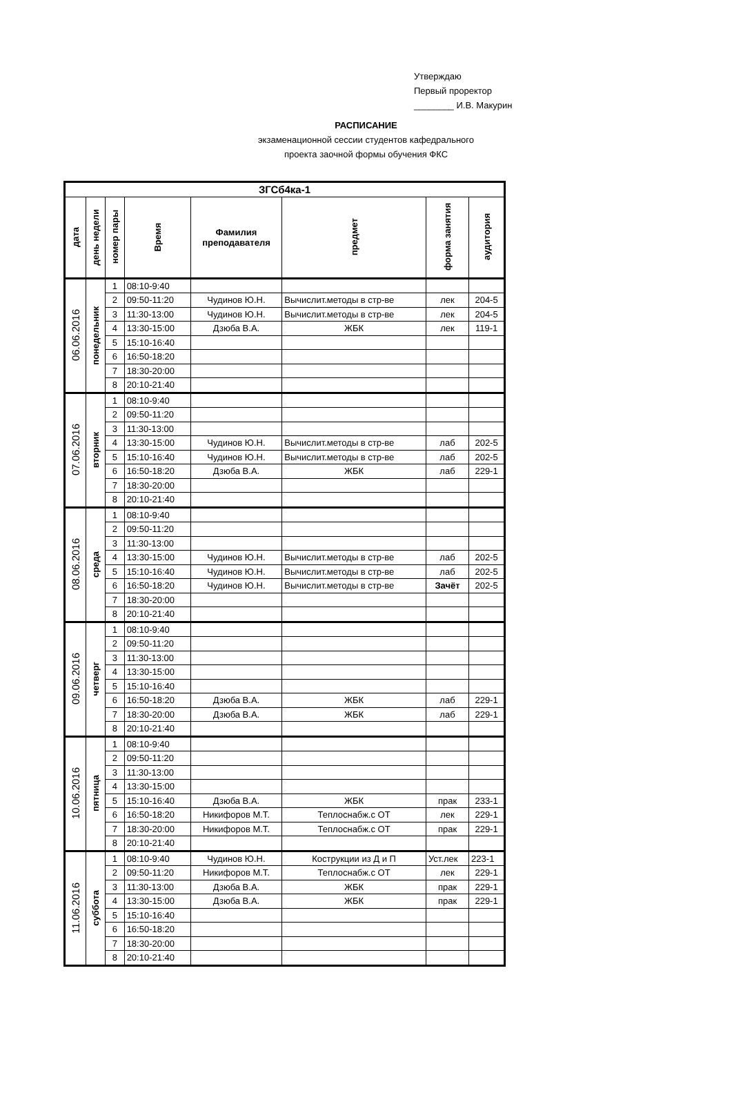Утверждаю
Первый проректор
________ И.В. Макурин
РАСПИСАНИЕ
экзаменационной сессии студентов кафедрального
проекта заочной формы обучения ФКС
| ЗГСб4ка-1 | | | | | | | |
| --- | --- | --- | --- | --- | --- | --- | --- |
| дата | день недели | номер пары | Время | Фамилия преподавателя | предмет | форма занятия | аудитория |
| 06.06.2016 | понедельник | 1 | 08:10-9:40 | | | | |
| | | 2 | 09:50-11:20 | Чудинов Ю.Н. | Вычислит.методы в стр-ве | лек | 204-5 |
| | | 3 | 11:30-13:00 | Чудинов Ю.Н. | Вычислит.методы в стр-ве | лек | 204-5 |
| | | 4 | 13:30-15:00 | Дзюба В.А. | ЖБК | лек | 119-1 |
| | | 5 | 15:10-16:40 | | | | |
| | | 6 | 16:50-18:20 | | | | |
| | | 7 | 18:30-20:00 | | | | |
| | | 8 | 20:10-21:40 | | | | |
| 07.06.2016 | вторник | 1 | 08:10-9:40 | | | | |
| | | 2 | 09:50-11:20 | | | | |
| | | 3 | 11:30-13:00 | | | | |
| | | 4 | 13:30-15:00 | Чудинов Ю.Н. | Вычислит.методы в стр-ве | лаб | 202-5 |
| | | 5 | 15:10-16:40 | Чудинов Ю.Н. | Вычислит.методы в стр-ве | лаб | 202-5 |
| | | 6 | 16:50-18:20 | Дзюба В.А. | ЖБК | лаб | 229-1 |
| | | 7 | 18:30-20:00 | | | | |
| | | 8 | 20:10-21:40 | | | | |
| 08.06.2016 | среда | 1 | 08:10-9:40 | | | | |
| | | 2 | 09:50-11:20 | | | | |
| | | 3 | 11:30-13:00 | | | | |
| | | 4 | 13:30-15:00 | Чудинов Ю.Н. | Вычислит.методы в стр-ве | лаб | 202-5 |
| | | 5 | 15:10-16:40 | Чудинов Ю.Н. | Вычислит.методы в стр-ве | лаб | 202-5 |
| | | 6 | 16:50-18:20 | Чудинов Ю.Н. | Вычислит.методы в стр-ве | Зачёт | 202-5 |
| | | 7 | 18:30-20:00 | | | | |
| | | 8 | 20:10-21:40 | | | | |
| 09.06.2016 | четверг | 1 | 08:10-9:40 | | | | |
| | | 2 | 09:50-11:20 | | | | |
| | | 3 | 11:30-13:00 | | | | |
| | | 4 | 13:30-15:00 | | | | |
| | | 5 | 15:10-16:40 | | | | |
| | | 6 | 16:50-18:20 | Дзюба В.А. | ЖБК | лаб | 229-1 |
| | | 7 | 18:30-20:00 | Дзюба В.А. | ЖБК | лаб | 229-1 |
| | | 8 | 20:10-21:40 | | | | |
| 10.06.2016 | пятница | 1 | 08:10-9:40 | | | | |
| | | 2 | 09:50-11:20 | | | | |
| | | 3 | 11:30-13:00 | | | | |
| | | 4 | 13:30-15:00 | | | | |
| | | 5 | 15:10-16:40 | Дзюба В.А. | ЖБК | прак | 233-1 |
| | | 6 | 16:50-18:20 | Никифоров М.Т. | Теплоснабж.с ОТ | лек | 229-1 |
| | | 7 | 18:30-20:00 | Никифоров М.Т. | Теплоснабж.с ОТ | прак | 229-1 |
| | | 8 | 20:10-21:40 | | | | |
| 11.06.2016 | суббота | 1 | 08:10-9:40 | Чудинов Ю.Н. | Кострукции из Д и П | Уст.лек | 223-1 |
| | | 2 | 09:50-11:20 | Никифоров М.Т. | Теплоснабж.с ОТ | лек | 229-1 |
| | | 3 | 11:30-13:00 | Дзюба В.А. | ЖБК | прак | 229-1 |
| | | 4 | 13:30-15:00 | Дзюба В.А. | ЖБК | прак | 229-1 |
| | | 5 | 15:10-16:40 | | | | |
| | | 6 | 16:50-18:20 | | | | |
| | | 7 | 18:30-20:00 | | | | |
| | | 8 | 20:10-21:40 | | | | |